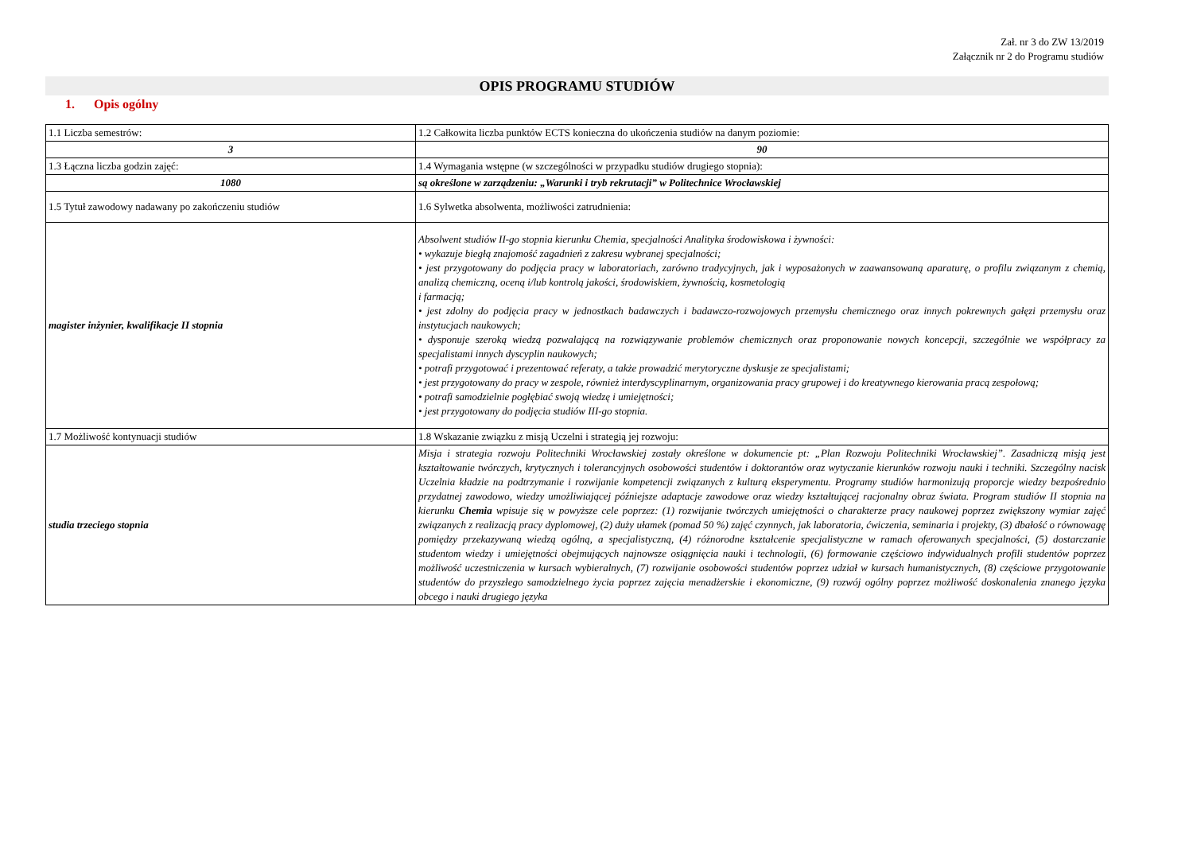Zał. nr 3 do ZW 13/2019
Załącznik nr 2 do Programu studiów
OPIS PROGRAMU STUDIÓW
1. Opis ogólny
| 1.1 Liczba semestrów: | 1.2 Całkowita liczba punktów ECTS konieczna do ukończenia studiów na danym poziomie: |
| 3 | 90 |
| 1.3 Łączna liczba godzin zajęć: | 1.4 Wymagania wstępne (w szczególności w przypadku studiów drugiego stopnia): |
| 1080 | są określone w zarządzeniu: „Warunki i tryb rekrutacji” w Politechnice Wrocławskiej |
| 1.5 Tytuł zawodowy nadawany po zakończeniu studiów | 1.6 Sylwetka absolwenta, możliwości zatrudnienia: |
| magister inżynier, kwalifikacje II stopnia | Absolwent studiów II-go stopnia kierunku Chemia, specjalności Analityka środowiskowa i żywności: • wykazuje biegłą znajomość zagadnień z zakresu wybranej specjalności; • jest przygotowany do podjęcia pracy w laboratoriach, zarówno tradycyjnych, jak i wyposażonych w zaawansowaną aparaturę, o profilu związanym z chemią, analizą chemiczną, oceną i/lub kontrolą jakości, środowiskiem, żywnością, kosmetologią i farmacją; • jest zdolny do podjęcia pracy w jednostkach badawczych i badawczo-rozwojowych przemysłu chemicznego oraz innych pokrewnych gałęzi przemysłu oraz instytucjach naukowych; • dysponuje szeroką wiedzą pozwalającą na rozwiązywanie problemów chemicznych oraz proponowanie nowych koncepcji, szczególnie we współpracy za specjalistami innych dyscyplin naukowych; • potrafi przygotować i prezentować referaty, a także prowadzić merytoryczne dyskusje ze specjalistami; • jest przygotowany do pracy w zespole, również interdyscyplinarnym, organizowania pracy grupowej i do kreatywnego kierowania pracą zespołową; • potrafi samodzielnie pogłębiać swoją wiedzę i umiejętności; • jest przygotowany do podjęcia studiów III-go stopnia. |
| 1.7 Możliwość kontynuacji studiów | 1.8 Wskazanie związku z misją Uczelni i strategią jej rozwoju: |
| studia trzeciego stopnia | Misja i strategia rozwoju Politechniki Wrocławskiej zostały określone w dokumencie pt: „Plan Rozwoju Politechniki Wrocławskiej”. Zasadniczą misją jest kształtowanie twórczych, krytycznych i tolerancyjnych osobowości studentów i doktorantów oraz wytyczanie kierunków rozwoju nauki i techniki. Szczególny nacisk Uczelnia kładzie na podtrzymanie i rozwijanie kompetencji związanych z kulturą eksperymentu. Programy studiów harmonizują proporcje wiedzy bezpośrednio przydatnej zawodowo, wiedzy umożliwiającej późniejsze adaptacje zawodowe oraz wiedzy kształtującej racjonalny obraz świata. Program studiów II stopnia na kierunku Chemia wpisuje się w powyższe cele poprzez: (1) rozwijanie twórczych umiejętności o charakterze pracy naukowej poprzez zwiększony wymiar zajęć związanych z realizacją pracy dyplomowej, (2) duży ułamek (pomad 50 %) zajęć czynnych, jak laboratoria, ćwiczenia, seminaria i projekty, (3) dbałość o równowagę pomiędzy przekazywaną wiedzą ogólną, a specjalistyczną, (4) różnorodne kształcenie specjalistyczne w ramach oferowanych specjalności, (5) dostarczanie studentom wiedzy i umiejętności obejmujących najnowsze osiągnięcia nauki i technologii, (6) formowanie częściowo indywidualnych profili studentów poprzez możliwość uczestniczenia w kursach wybieralnych, (7) rozwijanie osobowości studentów poprzez udział w kursach humanistycznych, (8) częściowe przygotowanie studentów do przyszłego samodzielnego życia poprzez zajęcia menadżerskie i ekonomiczne, (9) rozwój ogólny poprzez możliwość doskonalenia znanego języka obcego i nauki drugiego języka |